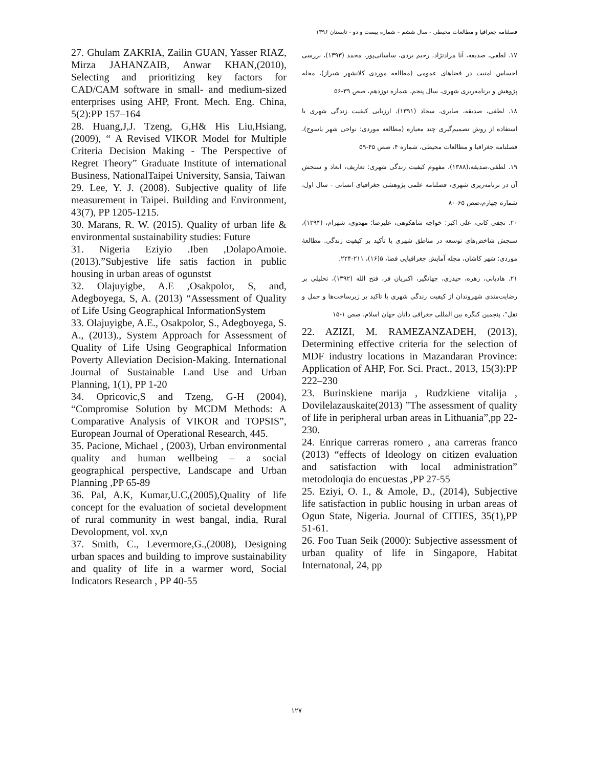فصلنامه جغرافیا و مطالعات محیطی - سال ششم – شماره بیست و دو - تابستان ۱۳۹۶
۱۷. لطفی، صدیقه، آنا مرادنژاد، رحیم بردی، ساسانی‌پور، محمد (۱۳۹۳)، بررسی احساس امنیت در فضاهای عمومی (مطالعه موردی کلانشهر شیراز)، مجله پژوهش و برنامه‌ریزی شهری، سال پنجم، شماره نوزدهم، صص ۳۹-۵۶
۱۸. لطفی، صدیقه، صابری، سجاد (۱۳۹۱)، ارزیابی کیفیت زندگی شهری با استفاده از روش تصمیم‌گیری چند معیاره (مطالعه موردی: نواحی شهر یاسوج)، فصلنامه جغرافیا و مطالعات محیطی، شماره ۴، صص ۴۵-۵۹
۱۹. لطفی،صدیقه،(۱۳۸۸)، مفهوم کیفیت زندگی شهری: تعاریف، ابعاد و سنجش آن در برنامه‌ریزی شهری، فصلنامه علمی پژوهشی جغرافیای انسانی - سال اول، شماره چهارم،صص ۶۵-۸۰
۲۰. نجفی کانی، علی اکبر؛ خواجه شاهکوهی، علیرضا؛ مهدوی، شهرام، (۱۳۹۴)، سنجش شاخص‌های توسعه در مناطق شهری با تأکید بر کیفیت زندگی. مطالعهٔ موردی: شهر کاشان، مجله آمایش جغرافیایی فضا، ۵(۱۶)، ۲۱۱-۲۲۴.
۲۱. هادیانی، زهره، حیدری، جهانگیر، اکبریان فر، فتح الله (۱۳۹۲)، تحلیلی بر رضایت‌مندی شهروندان از کیفیت زندگی شهری با تاکید بر زیرساخت‌ها و حمل و نقل"، پنجمین کنگره بین المللی جغرافی دانان جهان اسلام. صص ۱-۱۵
22. AZIZI, M. RAMEZANZADEH, (2013), Determining effective criteria for the selection of MDF industry locations in Mazandaran Province: Application of AHP, For. Sci. Pract., 2013, 15(3):PP 222–230
23. Burinskiene marija , Rudzkiene vitalija , Dovilelazauskaite(2013) ”The assessment of quality of life in peripheral urban areas in Lithuania”,pp 22-230.
24. Enrique carreras romero , ana carreras franco (2013) “effects of ldeology on citizen evaluation and satisfaction with local administration” metodoloqia do encuestas ,PP 27-55
25. Eziyi, O. I., & Amole, D., (2014), Subjective life satisfaction in public housing in urban areas of Ogun State, Nigeria. Journal of CITIES, 35(1),PP 51-61.
26. Foo Tuan Seik (2000): Subjective assessment of urban quality of life in Singapore, Habitat Internatonal, 24, pp
27. Ghulam ZAKRIA, Zailin GUAN, Yasser RIAZ, Mirza JAHANZAIB, Anwar KHAN,(2010), Selecting and prioritizing key factors for CAD/CAM software in small- and medium-sized enterprises using AHP, Front. Mech. Eng. China, 5(2):PP 157–164
28. Huang,J,J. Tzeng, G,H& His Liu,Hsiang, (2009), “ A Revised VIKOR Model for Multiple Criteria Decision Making - The Perspective of Regret Theory” Graduate Institute of international Business, NationalTaipei University, Sansia, Taiwan
29. Lee, Y. J. (2008). Subjective quality of life measurement in Taipei. Building and Environment, 43(7), PP 1205-1215.
30. Marans, R. W. (2015). Quality of urban life & environmental sustainability studies: Future
31. Nigeria Eziyio .Iben ,DolapoAmoie.(2013).”Subjestive life satis faction in public housing in urban areas of ogunstst
32. Olajuyigbe, A.E ,Osakpolor, S, and, Adegboyega, S, A. (2013) “Assessment of Quality of Life Using Geographical InformationSystem
33. Olajuyigbe, A.E., Osakpolor, S., Adegboyega, S. A., (2013)., System Approach for Assessment of Quality of Life Using Geographical Information Poverty Alleviation Decision-Making. International Journal of Sustainable Land Use and Urban Planning, 1(1), PP 1-20
34. Opricovic,S and Tzeng, G-H (2004), “Compromise Solution by MCDM Methods: A Comparative Analysis of VIKOR and TOPSIS”, European Journal of Operational Research, 445.
35. Pacione, Michael , (2003), Urban environmental quality and human wellbeing – a social geographical perspective, Landscape and Urban Planning ,PP 65-89
36. Pal, A.K, Kumar,U.C,(2005),Quality of life concept for the evaluation of societal development of rural community in west bangal, india, Rural Devolopment, vol. xv,n
37. Smith, C., Levermore,G.,(2008), Designing urban spaces and building to improve sustainability and quality of life in a warmer word, Social Indicators Research , PP 40-55
۱۲۷